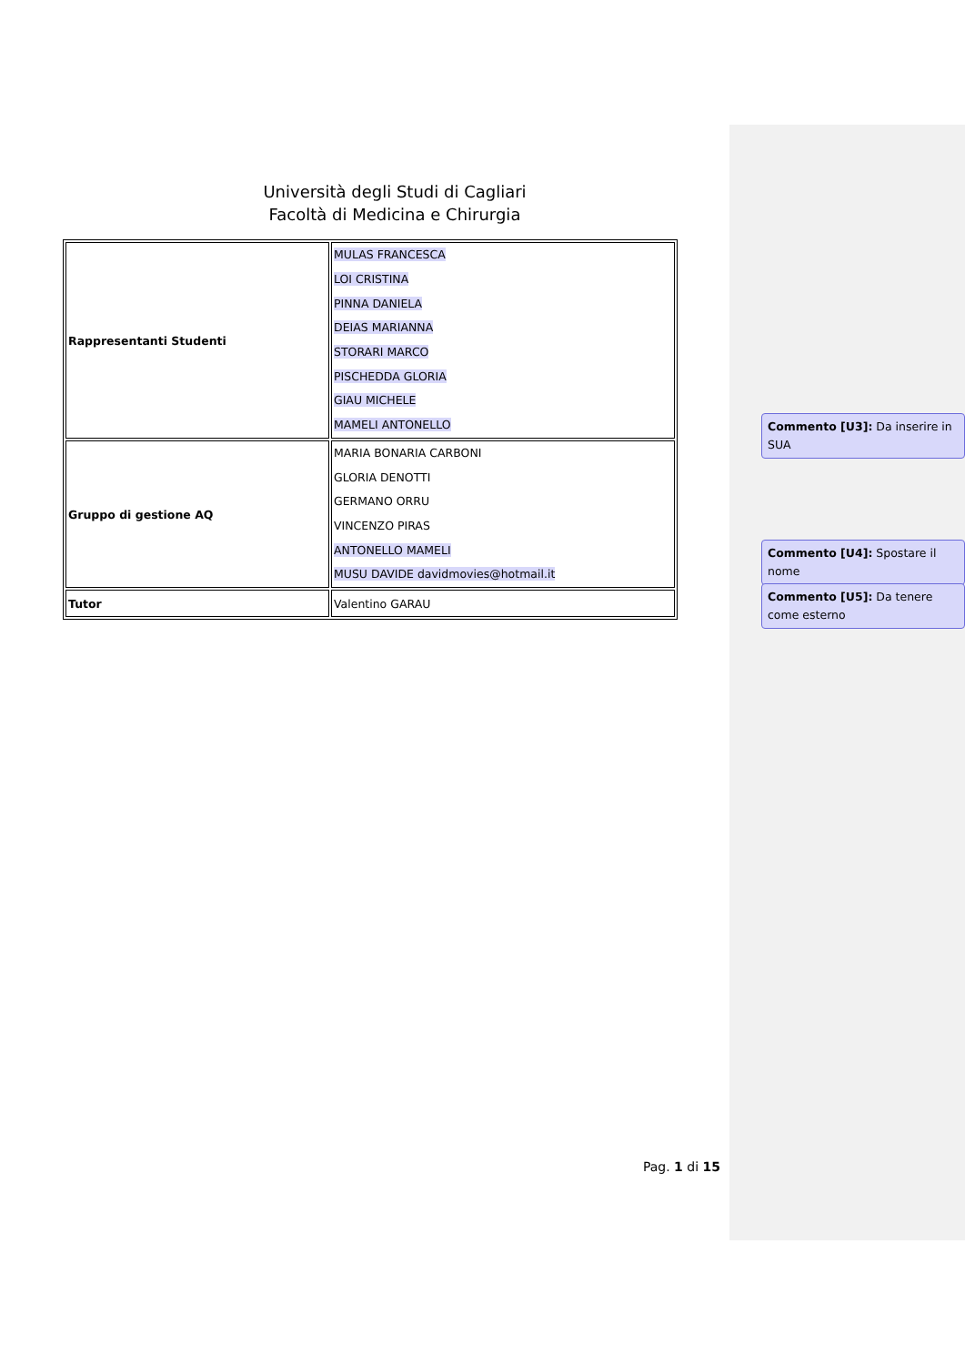Università degli Studi di Cagliari
Facoltà di Medicina e Chirurgia
| Rappresentanti Studenti | MULAS FRANCESCA LOI CRISTINA PINNA DANIELA DEIAS MARIANNA STORARI MARCO PISCHEDDA GLORIA GIAU MICHELE MAMELI ANTONELLO |
| Gruppo di gestione AQ | MARIA BONARIA CARBONI GLORIA DENOTTI GERMANO ORRU VINCENZO PIRAS ANTONELLO MAMELI MUSU DAVIDE davidmovies@hotmail.it |
| Tutor | Valentino GARAU |
Pag. 1 di 15
Commento [U3]: Da inserire in SUA
Commento [U4]: Spostare il nome
Commento [U5]: Da tenere come esterno